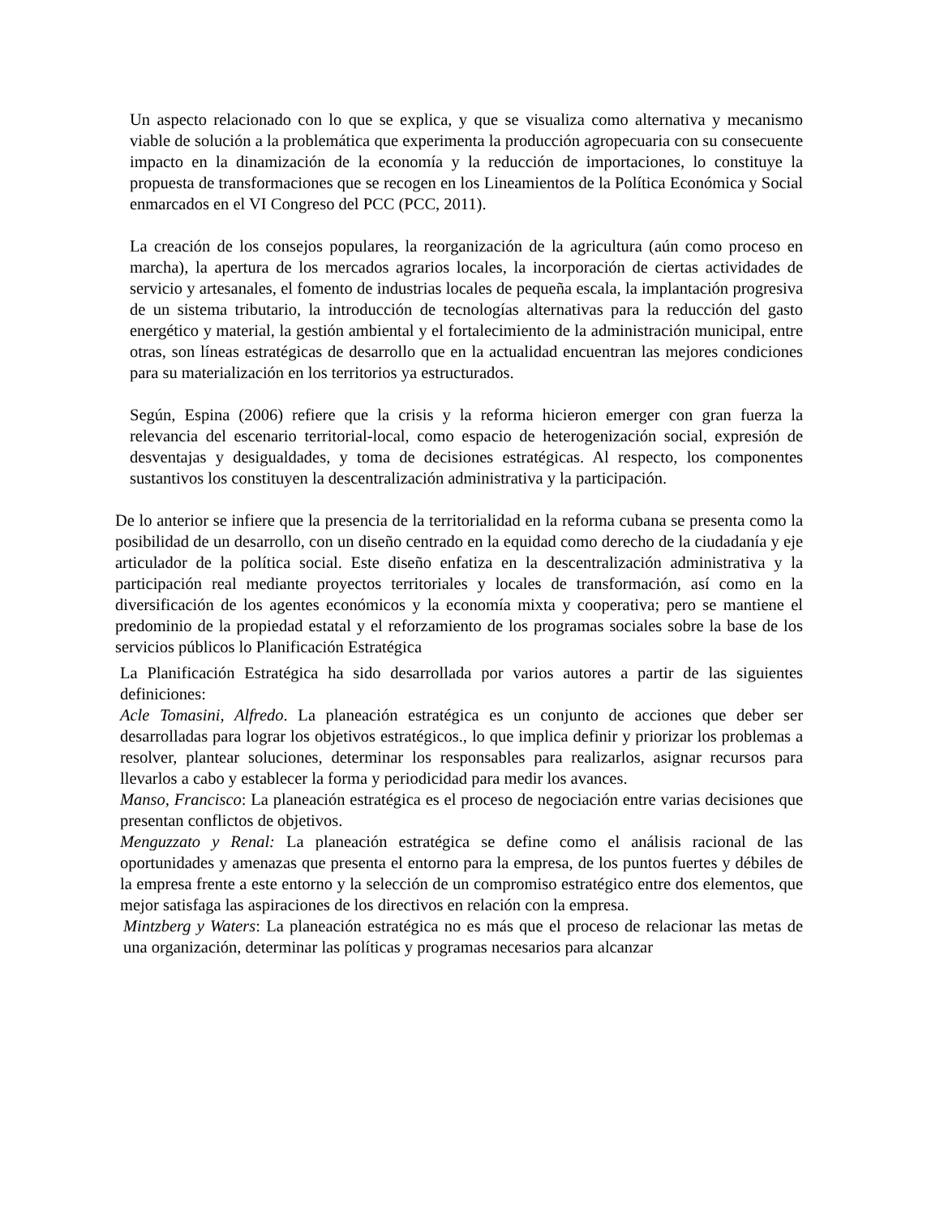Un aspecto relacionado con lo que se explica, y que se visualiza como alternativa y mecanismo viable de solución a la problemática que experimenta la producción agropecuaria con su consecuente impacto en la dinamización de la economía y la reducción de importaciones, lo constituye la propuesta de transformaciones que se recogen en los Lineamientos de la Política Económica y Social enmarcados en el VI Congreso del PCC (PCC, 2011).
La creación de los consejos populares, la reorganización de la agricultura (aún como proceso en marcha), la apertura de los mercados agrarios locales, la incorporación de ciertas actividades de servicio y artesanales, el fomento de industrias locales de pequeña escala, la implantación progresiva de un sistema tributario, la introducción de tecnologías alternativas para la reducción del gasto energético y material, la gestión ambiental y el fortalecimiento de la administración municipal, entre otras, son líneas estratégicas de desarrollo que en la actualidad encuentran las mejores condiciones para su materialización en los territorios ya estructurados.
Según, Espina (2006) refiere que la crisis y la reforma hicieron emerger con gran fuerza la relevancia del escenario territorial-local, como espacio de heterogenización social, expresión de desventajas y desigualdades, y toma de decisiones estratégicas. Al respecto, los componentes sustantivos los constituyen la descentralización administrativa y la participación.
De lo anterior se infiere que la presencia de la territorialidad en la reforma cubana se presenta como la posibilidad de un desarrollo, con un diseño centrado en la equidad como derecho de la ciudadanía y eje articulador de la política social. Este diseño enfatiza en la descentralización administrativa y la participación real mediante proyectos territoriales y locales de transformación, así como en la diversificación de los agentes económicos y la economía mixta y cooperativa; pero se mantiene el predominio de la propiedad estatal y el reforzamiento de los programas sociales sobre la base de los servicios públicos lo Planificación Estratégica
La Planificación Estratégica ha sido desarrollada por varios autores a partir de las siguientes definiciones:
Acle Tomasini, Alfredo. La planeación estratégica es un conjunto de acciones que deber ser desarrolladas para lograr los objetivos estratégicos., lo que implica definir y priorizar los problemas a resolver, plantear soluciones, determinar los responsables para realizarlos, asignar recursos para llevarlos a cabo y establecer la forma y periodicidad para medir los avances.
Manso, Francisco: La planeación estratégica es el proceso de negociación entre varias decisiones que presentan conflictos de objetivos.
Menguzzato y Renal: La planeación estratégica se define como el análisis racional de las oportunidades y amenazas que presenta el entorno para la empresa, de los puntos fuertes y débiles de la empresa frente a este entorno y la selección de un compromiso estratégico entre dos elementos, que mejor satisfaga las aspiraciones de los directivos en relación con la empresa.
Mintzberg y Waters: La planeación estratégica no es más que el proceso de relacionar las metas de una organización, determinar las políticas y programas necesarios para alcanzar